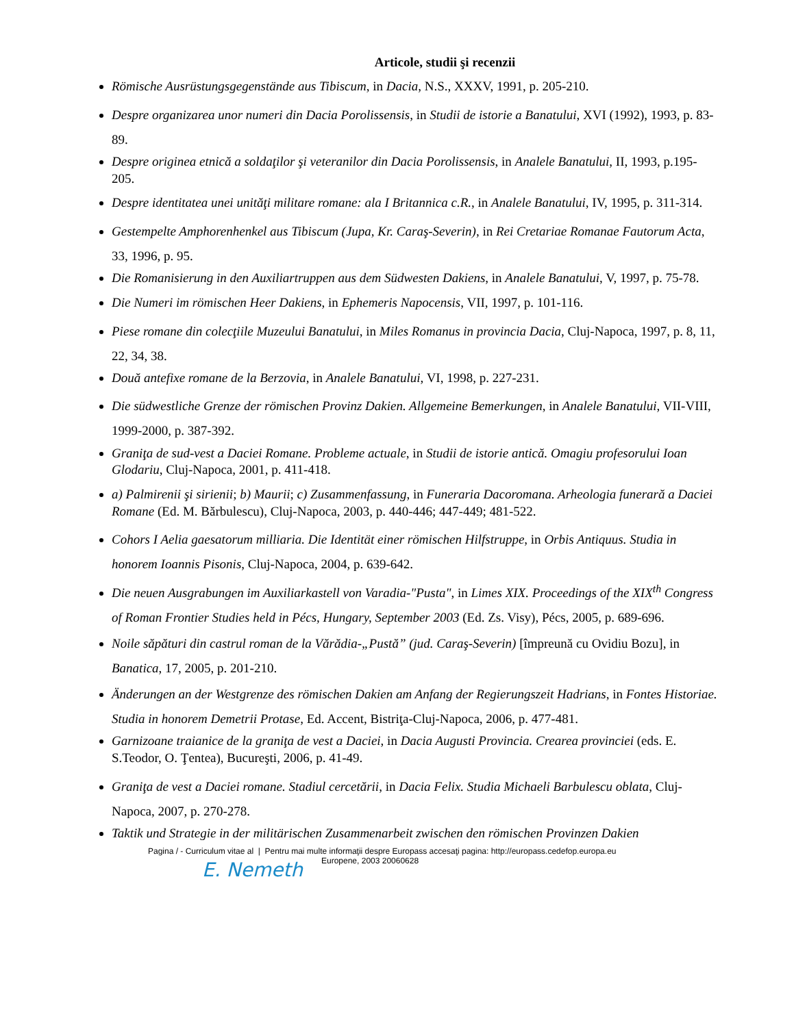Articole, studii şi recenzii
Römische Ausrüstungsgegenstände aus Tibiscum, in Dacia, N.S., XXXV, 1991, p. 205-210.
Despre organizarea unor numeri din Dacia Porolissensis, in Studii de istorie a Banatului, XVI (1992), 1993, p. 83- 89.
Despre originea etnică a soldaţilor şi veteranilor din Dacia Porolissensis, in Analele Banatului, II, 1993, p.195-205.
Despre identitatea unei unităţi militare romane: ala I Britannica c.R., in Analele Banatului, IV, 1995, p. 311-314.
Gestempelte Amphorenhenkel aus Tibiscum (Jupa, Kr. Caraş-Severin), in Rei Cretariae Romanae Fautorum Acta, 33, 1996, p. 95.
Die Romanisierung in den Auxiliartruppen aus dem Südwesten Dakiens, in Analele Banatului, V, 1997, p. 75-78.
Die Numeri im römischen Heer Dakiens, in Ephemeris Napocensis, VII, 1997, p. 101-116.
Piese romane din colecţiile Muzeului Banatului, in Miles Romanus in provincia Dacia, Cluj-Napoca, 1997, p. 8, 11, 22, 34, 38.
Două antefixe romane de la Berzovia, in Analele Banatului, VI, 1998, p. 227-231.
Die südwestliche Grenze der römischen Provinz Dakien. Allgemeine Bemerkungen, in Analele Banatului, VII-VIII, 1999-2000, p. 387-392.
Graniţa de sud-vest a Daciei Romane. Probleme actuale, in Studii de istorie antică. Omagiu profesorului Ioan Glodariu, Cluj-Napoca, 2001, p. 411-418.
a) Palmirenii şi sirienii; b) Maurii; c) Zusammenfassung, in Funeraria Dacoromana. Arheologia funerară a Daciei Romane (Ed. M. Bărbulescu), Cluj-Napoca, 2003, p. 440-446; 447-449; 481-522.
Cohors I Aelia gaesatorum milliaria. Die Identität einer römischen Hilfstruppe, in Orbis Antiquus. Studia in honorem Ioannis Pisonis, Cluj-Napoca, 2004, p. 639-642.
Die neuen Ausgrabungen im Auxiliarkastell von Varadia-"Pusta", in Limes XIX. Proceedings of the XIX<sup>th</sup> Congress of Roman Frontier Studies held in Pécs, Hungary, September 2003 (Ed. Zs. Visy), Pécs, 2005, p. 689-696.
Noile săpături din castrul roman de la Vărădia-„Pustă” (jud. Caraş-Severin) [împreună cu Ovidiu Bozu], in Banatica, 17, 2005, p. 201-210.
Änderungen an der Westgrenze des römischen Dakien am Anfang der Regierungszeit Hadrians, in Fontes Historiae. Studia in honorem Demetrii Protase, Ed. Accent, Bistriţa-Cluj-Napoca, 2006, p. 477-481.
Garnizoane traianice de la graniţa de vest a Daciei, in Dacia Augusti Provincia. Crearea provinciei (eds. E. S.Teodor, O. Ţentea), Bucureşti, 2006, p. 41-49.
Graniţa de vest a Daciei romane. Stadiul cercetării, in Dacia Felix. Studia Michaeli Barbulescu oblata, Cluj-Napoca, 2007, p. 270-278.
Taktik und Strategie in der militärischen Zusammenarbeit zwischen den römischen Provinzen Dakien
Pagina / - Curriculum vitae al | Pentru mai multe informaţii despre Europass accesaţi pagina: http://europass.cedefop.europa.eu
Europene, 2003 20060628
E. Nemeth